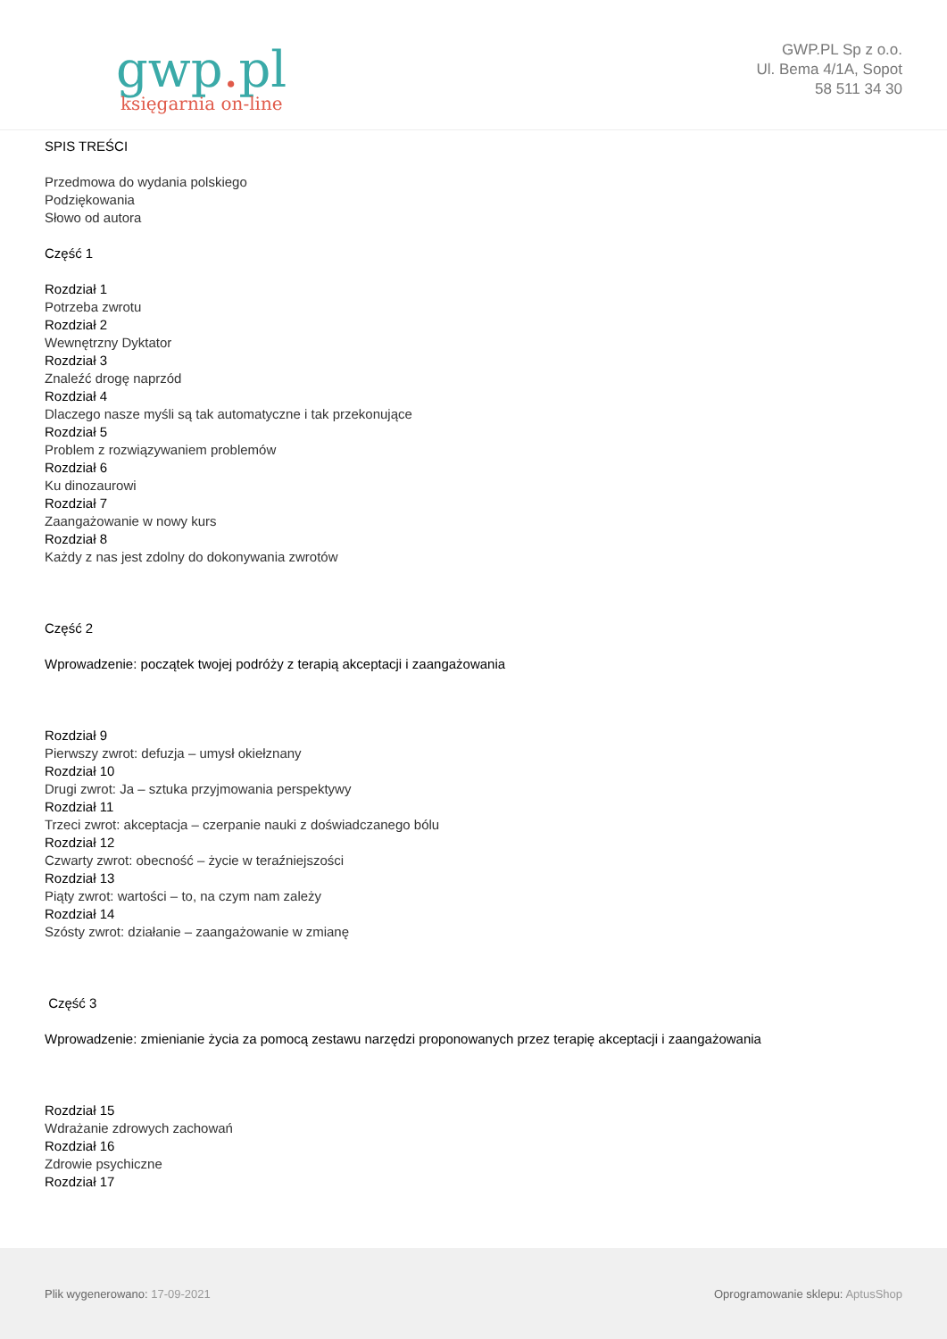gwp. pl
księgarnia on-line
GWP.PL Sp z o.o.
Ul. Bema 4/1A, Sopot
58 511 34 30
SPIS TREŚCI
Przedmowa do wydania polskiego
Podziękowania
Słowo od autora
Część 1
Rozdział 1
Potrzeba zwrotu
Rozdział 2
Wewnętrzny Dyktator
Rozdział 3
Znaleźć drogę naprzód
Rozdział 4
Dlaczego nasze myśli są tak automatyczne i tak przekonujące
Rozdział 5
Problem z rozwiązywaniem problemów
Rozdział 6
Ku dinozaurowi
Rozdział 7
Zaangażowanie w nowy kurs
Rozdział 8
Każdy z nas jest zdolny do dokonywania zwrotów
Część 2
Wprowadzenie: początek twojej podróży z terapią akceptacji i zaangażowania
Rozdział 9
Pierwszy zwrot: defuzja – umysł okiełznany
Rozdział 10
Drugi zwrot: Ja – sztuka przyjmowania perspektywy
Rozdział 11
Trzeci zwrot: akceptacja – czerpanie nauki z doświadczanego bólu
Rozdział 12
Czwarty zwrot: obecność – życie w teraźniejszości
Rozdział 13
Piąty zwrot: wartości – to, na czym nam zależy
Rozdział 14
Szósty zwrot: działanie – zaangażowanie w zmianę
Część 3
Wprowadzenie: zmienianie życia za pomocą zestawu narzędzi proponowanych przez terapię akceptacji i zaangażowania
Rozdział 15
Wdrażanie zdrowych zachowań
Rozdział 16
Zdrowie psychiczne
Rozdział 17
Plik wygenerowano: 17-09-2021
Oprogramowanie sklepu: AptusShop